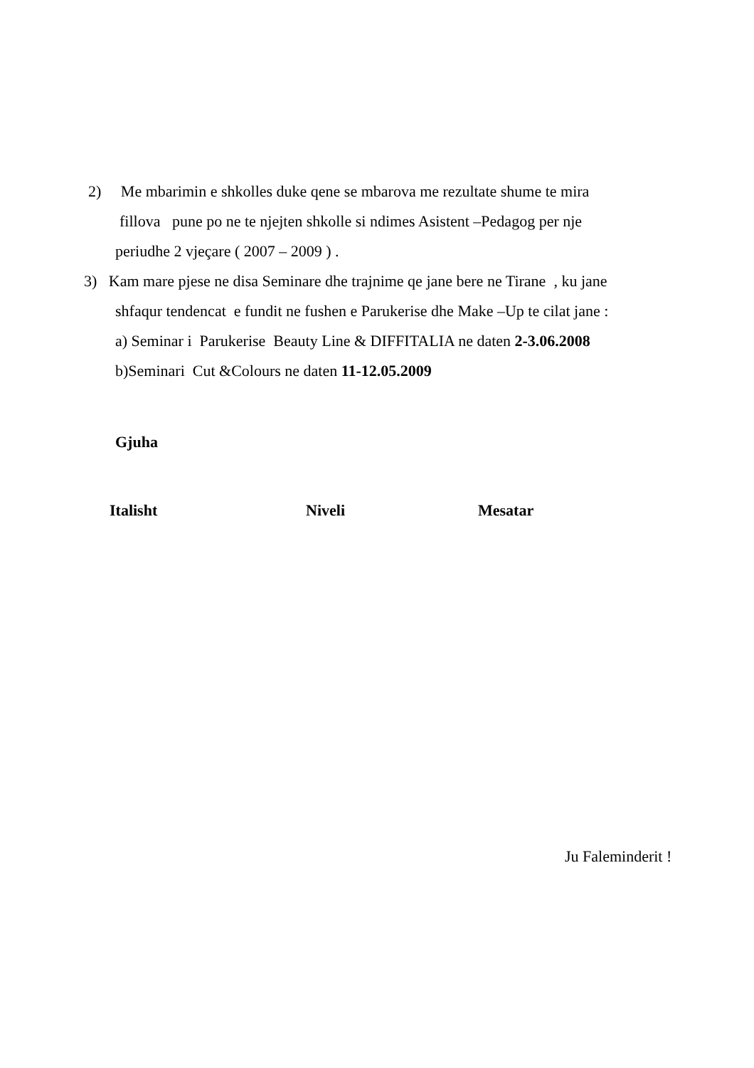2) Me mbarimin e shkolles duke qene se mbarova me rezultate shume te mira
fillova pune po ne te njejten shkolle si ndimes Asistent –Pedagog per nje
periudhe 2 vjeçare ( 2007 – 2009 ) .
3) Kam mare pjese ne disa Seminare dhe trajnime qe jane bere ne Tirane , ku jane
shfaqur tendencat e fundit ne fushen e Parukerise dhe Make –Up te cilat jane :
a) Seminar i Parukerise Beauty Line & DIFFITALIA ne daten 2-3.06.2008
b)Seminari Cut &Colours ne daten 11-12.05.2009
Gjuha
Italisht Niveli Mesatar
Ju Faleminderit !